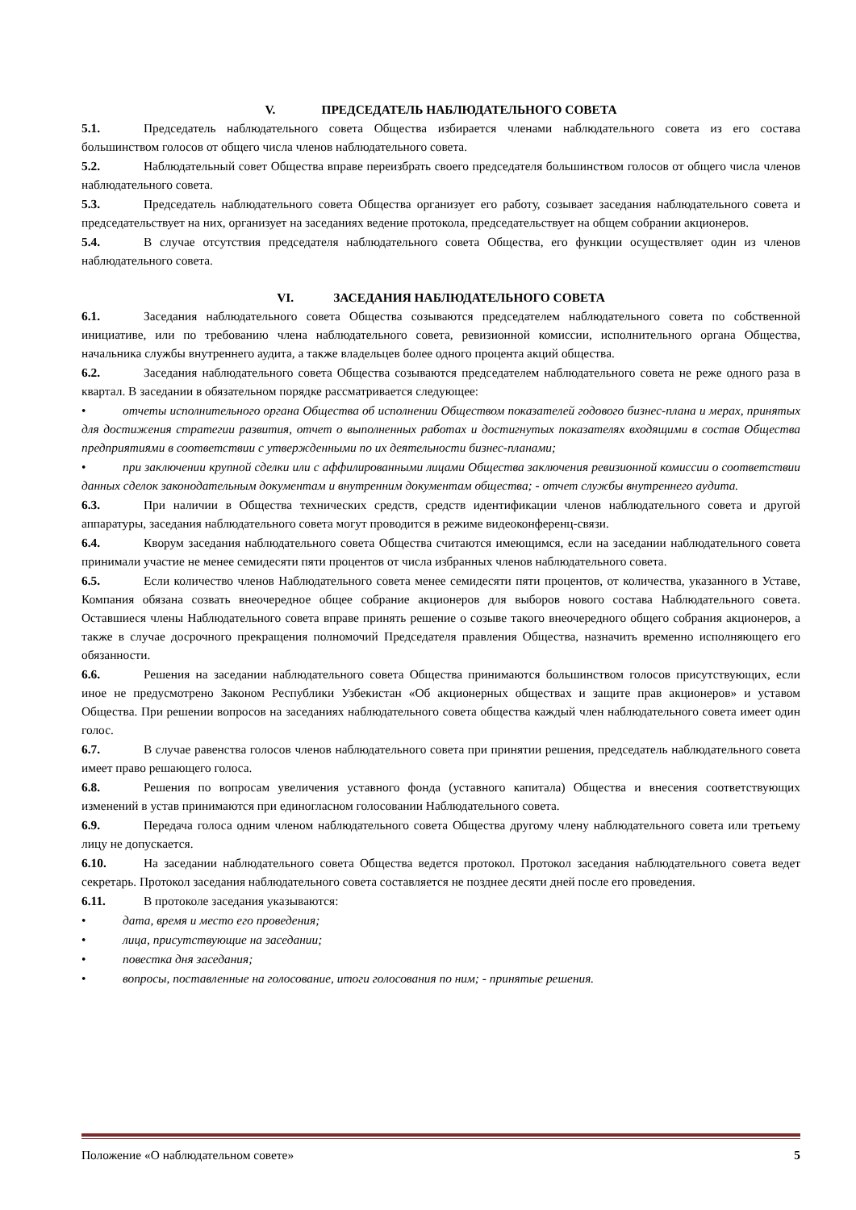V. ПРЕДСЕДАТЕЛЬ НАБЛЮДАТЕЛЬНОГО СОВЕТА
5.1. Председатель наблюдательного совета Общества избирается членами наблюдательного совета из его состава большинством голосов от общего числа членов наблюдательного совета.
5.2. Наблюдательный совет Общества вправе переизбрать своего председателя большинством голосов от общего числа членов наблюдательного совета.
5.3. Председатель наблюдательного совета Общества организует его работу, созывает заседания наблюдательного совета и председательствует на них, организует на заседаниях ведение протокола, председательствует на общем собрании акционеров.
5.4. В случае отсутствия председателя наблюдательного совета Общества, его функции осуществляет один из членов наблюдательного совета.
VI. ЗАСЕДАНИЯ НАБЛЮДАТЕЛЬНОГО СОВЕТА
6.1. Заседания наблюдательного совета Общества созываются председателем наблюдательного совета по собственной инициативе, или по требованию члена наблюдательного совета, ревизионной комиссии, исполнительного органа Общества, начальника службы внутреннего аудита, а также владельцев более одного процента акций общества.
6.2. Заседания наблюдательного совета Общества созываются председателем наблюдательного совета не реже одного раза в квартал. В заседании в обязательном порядке рассматривается следующее:
• отчеты исполнительного органа Общества об исполнении Обществом показателей годового бизнес-плана и мерах, принятых для достижения стратегии развития, отчет о выполненных работах и достигнутых показателях входящими в состав Общества предприятиями в соответствии с утвержденными по их деятельности бизнес-планами;
• при заключении крупной сделки или с аффилированными лицами Общества заключения ревизионной комиссии о соответствии данных сделок законодательным документам и внутренним документам общества; - отчет службы внутреннего аудита.
6.3. При наличии в Общества технических средств, средств идентификации членов наблюдательного совета и другой аппаратуры, заседания наблюдательного совета могут проводится в режиме видеоконференц-связи.
6.4. Кворум заседания наблюдательного совета Общества считаются имеющимся, если на заседании наблюдательного совета принимали участие не менее семидесяти пяти процентов от числа избранных членов наблюдательного совета.
6.5. Если количество членов Наблюдательного совета менее семидесяти пяти процентов, от количества, указанного в Уставе, Компания обязана созвать внеочередное общее собрание акционеров для выборов нового состава Наблюдательного совета. Оставшиеся члены Наблюдательного совета вправе принять решение о созыве такого внеочередного общего собрания акционеров, а также в случае досрочного прекращения полномочий Председателя правления Общества, назначить временно исполняющего его обязанности.
6.6. Решения на заседании наблюдательного совета Общества принимаются большинством голосов присутствующих, если иное не предусмотрено Законом Республики Узбекистан «Об акционерных обществах и защите прав акционеров» и уставом Общества. При решении вопросов на заседаниях наблюдательного совета общества каждый член наблюдательного совета имеет один голос.
6.7. В случае равенства голосов членов наблюдательного совета при принятии решения, председатель наблюдательного совета имеет право решающего голоса.
6.8. Решения по вопросам увеличения уставного фонда (уставного капитала) Общества и внесения соответствующих изменений в устав принимаются при единогласном голосовании Наблюдательного совета.
6.9. Передача голоса одним членом наблюдательного совета Общества другому члену наблюдательного совета или третьему лицу не допускается.
6.10. На заседании наблюдательного совета Общества ведется протокол. Протокол заседания наблюдательного совета ведет секретарь. Протокол заседания наблюдательного совета составляется не позднее десяти дней после его проведения.
6.11. В протоколе заседания указываются:
• дата, время и место его проведения;
• лица, присутствующие на заседании;
• повестка дня заседания;
• вопросы, поставленные на голосование, итоги голосования по ним; - принятые решения.
Положение «О наблюдательном совете» 5